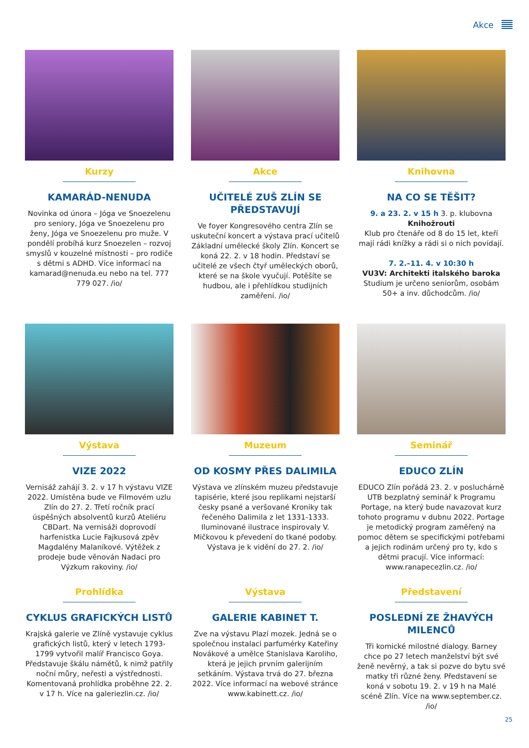Akce
Kurzy
KAMARÁD-NENUDA
Novinka od února – Jóga ve Snoezelenu pro seniory, Jóga ve Snoezelenu pro ženy, Jóga ve Snoezelenu pro muže. V pondělí probíhá kurz Snoezelen – rozvoj smyslů v kouzelné místnosti – pro rodiče s dětmi s ADHD. Více informací na kamarad@nenuda.eu nebo na tel. 777 779 027. /io/
Akce
UČITELÉ ZUŠ ZLÍN SE PŘEDSTAVUJÍ
Ve foyer Kongresového centra Zlín se uskuteční koncert a výstava prací učitelů Základní umělecké školy Zlín. Koncert se koná 22. 2. v 18 hodin. Představí se učitelé ze všech čtyř uměleckých oborů, které se na škole vyučují. Potěšíte se hudbou, ale i pře­hlídkou studijních zaměření. /io/
Knihovna
NA CO SE TĚŠIT?
9. a 23. 2. v 15 h 3. p. klubovna
Knihožrouti
Klub pro čtenáře od 8 do 15 let, kteří mají rádi knížky a rádi si o nich povídají.
7. 2.–11. 4. v 10:30 h
VU3V: Architekti italského baroka
Studium je určeno seniorům, osobám 50+ a inv. důchodcům. /io/
Výstava
VIZE 2022
Vernisáž zahájí 3. 2. v 17 h výstavu VIZE 2022. Umístěna bude ve Filmovém uzlu Zlín do 27. 2. Třetí ročník prací úspěšných absolventů kurzů Ateliéru CBDart. Na vernisáži doprovodí harfenistka Lucie Fajkusová zpěv Magdalény Malaníkové. Výtěžek z prodeje bude věnován Nadaci pro Výzkum rakoviny. /io/
Muzeum
OD KOSMY PŘES DALIMILA
Výstava ve zlínském muzeu představuje tapisérie, které jsou replikami nejstarší česky psané a veršované Kroniky tak řečeného Dalimila z let 1331-1333. Iluminované ilustrace inspirovaly V. Mičkovou k převedení do tkané podoby. Výstava je k vidění do 27. 2. /io/
Seminář
EDUCO ZLÍN
EDUCO Zlín pořádá 23. 2. v posluchárně UTB bezplatný seminář k Programu Portage, na který bude navazovat kurz tohoto programu v dubnu 2022. Portage je metodický program zaměřený na pomoc dětem se specifickými potřebami a jejich rodinám určený pro ty, kdo s dětmi pracují. Více informací: www.ranapecezlin.cz. /io/
Prohlídka
CYKLUS GRAFICKÝCH LISTŮ
Krajská galerie ve Zlíně vystavuje cyklus grafických listů, který v letech 1793-1799 vytvořil malíř Francisco Goya. Představuje škálu námětů, k nimž patřily noční můry, neřesti a výstřednosti. Komentovaná prohlídka proběhne 22. 2. v 17 h. Více na galeriezlin.cz. /io/
Výstava
GALERIE KABINET T.
Zve na výstavu Plazí mozek. Jedná se o společnou instalaci parfumérky Kateřiny Novákové a umělce Stanislava Karoliho, která je jejich prvním galerijním setkáním. Výstava trvá do 27. března 2022. Více informací na webové stránce www.kabinett.cz. /io/
Představení
POSLEDNÍ ZE ŽHAVÝCH MILENCŮ
Tři komické milostné dialogy. Barney chce po 27 letech manželství být své ženě nevěrný, a tak si pozve do bytu své matky tři různé ženy. Představení se koná v sobotu 19. 2. v 19 h na Malé scéně Zlín. Více na www.september.cz. /io/
25